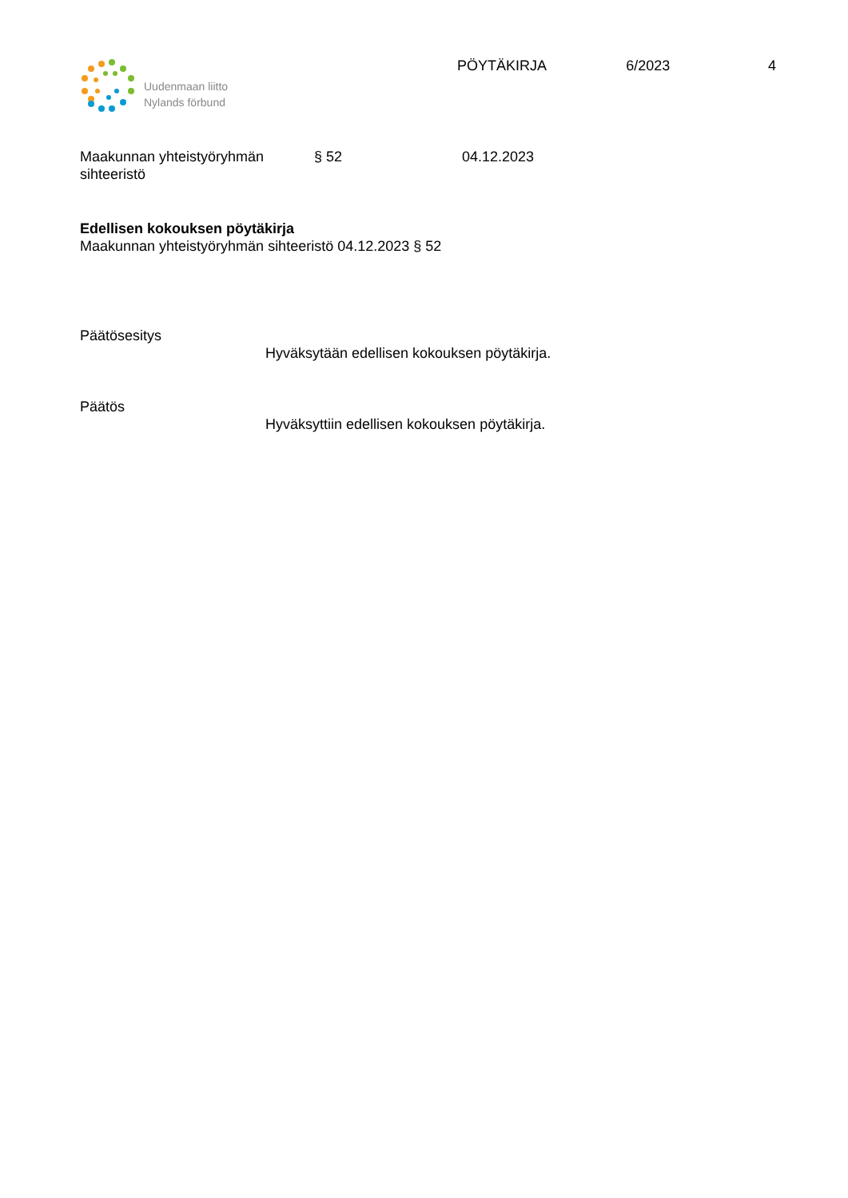Uudenmaan liitto
Nylands förbund
PÖYTÄKIRJA 6/2023 4
Maakunnan yhteistyöryhmän
sihteeristö
§ 52 04.12.2023
Edellisen kokouksen pöytäkirja
Maakunnan yhteistyöryhmän sihteeristö 04.12.2023 § 52
Päätösesitys
Hyväksytään edellisen kokouksen pöytäkirja.
Päätös
Hyväksyttiin edellisen kokouksen pöytäkirja.